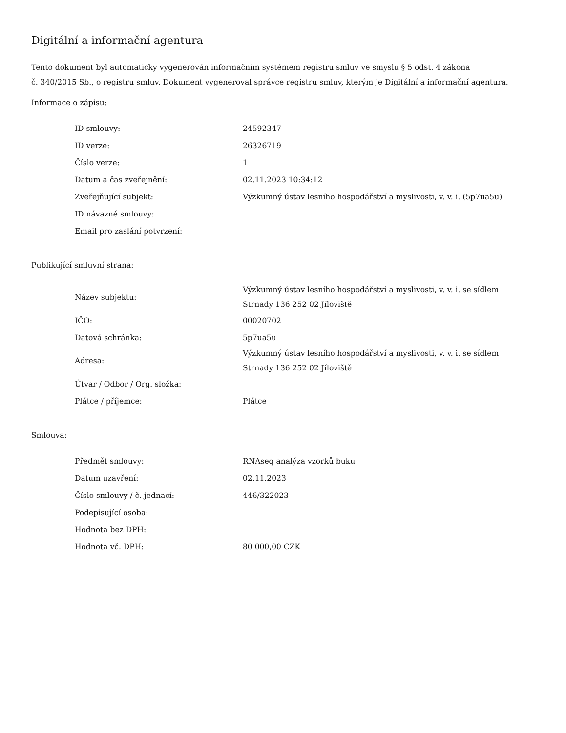Digitální a informační agentura
Tento dokument byl automaticky vygenerován informačním systémem registru smluv ve smyslu § 5 odst. 4 zákona
č. 340/2015 Sb., o registru smluv. Dokument vygeneroval správce registru smluv, kterým je Digitální a informační agentura.
Informace o zápisu:
| ID smlouvy: | 24592347 |
| ID verze: | 26326719 |
| Číslo verze: | 1 |
| Datum a čas zveřejnění: | 02.11.2023 10:34:12 |
| Zveřejňující subjekt: | Výzkumný ústav lesního hospodářství a myslivosti, v. v. i. (5p7ua5u) |
| ID návazné smlouvy: | |
| Email pro zaslání potvrzení: | |
Publikující smluvní strana:
| Název subjektu: | Výzkumný ústav lesního hospodářství a myslivosti, v. v. i. se sídlem Strnady 136 252 02 Jíloviště |
| IČO: | 00020702 |
| Datová schránka: | 5p7ua5u |
| Adresa: | Výzkumný ústav lesního hospodářství a myslivosti, v. v. i. se sídlem Strnady 136 252 02 Jíloviště |
| Útvar / Odbor / Org. složka: | |
| Plátce / příjemce: | Plátce |
Smlouva:
| Předmět smlouvy: | RNAseq analýza vzorků buku |
| Datum uzavření: | 02.11.2023 |
| Číslo smlouvy / č. jednací: | 446/322023 |
| Podepisující osoba: | |
| Hodnota bez DPH: | |
| Hodnota vč. DPH: | 80 000,00 CZK |